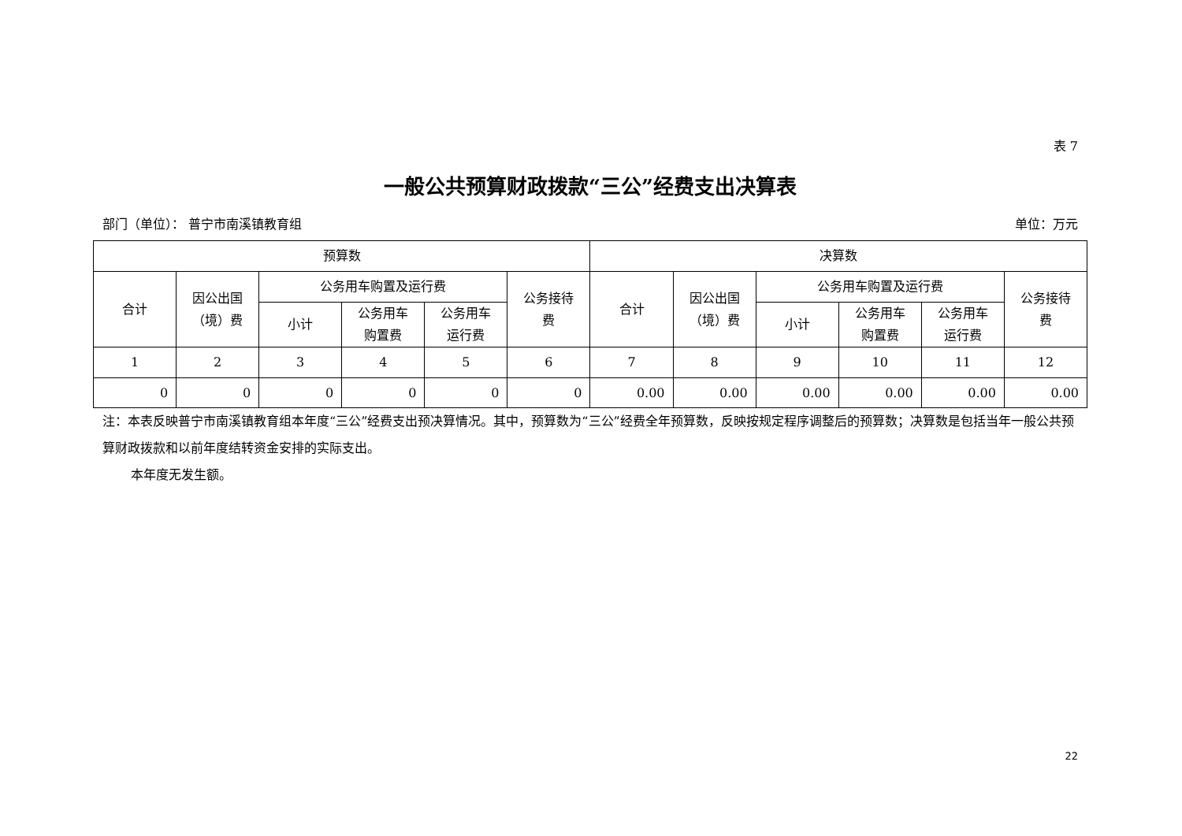表 7
一般公共预算财政拨款“三公”经费支出决算表
部门（单位）： 普宁市南溪镇教育组 单位：万元
| 预算数 | | | | | | 决算数 | | | | | |
| --- | --- | --- | --- | --- | --- | --- | --- | --- | --- | --- | --- |
| 合计 | 因公出国 （境）费 | 公务用车购置及运行费 | | | 公务接待 费 | 合计 | 因公出国 （境）费 | 公务用车购置及运行费 | | | 公务接待 费 |
| | | 小计 | 公务用车 购置费 | 公务用车 运行费 | | | | 小计 | 公务用车 购置费 | 公务用车 运行费 | |
| 1 | 2 | 3 | 4 | 5 | 6 | 7 | 8 | 9 | 10 | 11 | 12 |
| 0 | 0 | 0 | 0 | 0 | 0 | 0.00 | 0.00 | 0.00 | 0.00 | 0.00 | 0.00 |
注：本表反映普宁市南溪镇教育组本年度“三公”经费支出预决算情况。其中，预算数为“三公”经费全年预算数，反映按规定程序调整后的预算数；决算数是包括当年一般公共预算财政拨款和以前年度结转资金安排的实际支出。
本年度无发生额。
22